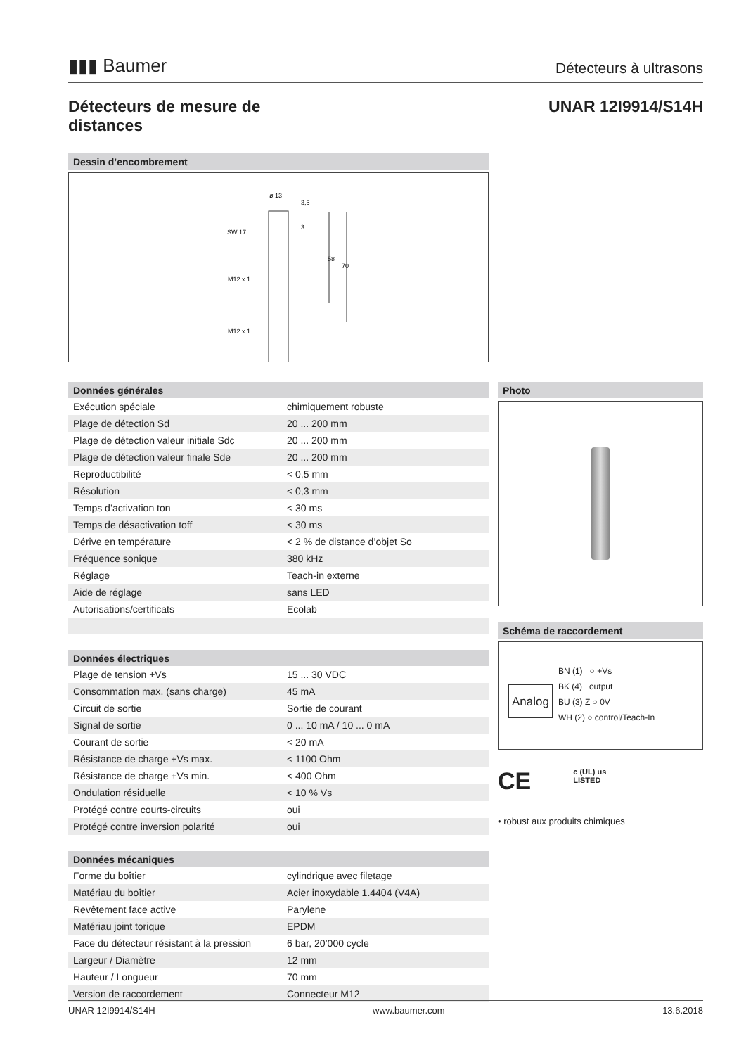▮▮▮ Baumer
Détecteurs à ultrasons
Détecteurs de mesure de
distances
UNAR 12I9914/S14H
Dessin d’encombrement
ø 13
SW 17
M12 x 1
M12 x 1
58
70
3,5
3
Données générales
| Exécution spéciale | chimiquement robuste |
| Plage de détection Sd | 20 ... 200 mm |
| Plage de détection valeur initiale Sdc | 20 ... 200 mm |
| Plage de détection valeur finale Sde | 20 ... 200 mm |
| Reproductibilité | < 0,5 mm |
| Résolution | < 0,3 mm |
| Temps d’activation ton | < 30 ms |
| Temps de désactivation toff | < 30 ms |
| Dérive en température | < 2 % de distance d’objet So |
| Fréquence sonique | 380 kHz |
| Réglage | Teach-in externe |
| Aide de réglage | sans LED |
| Autorisations/certificats | Ecolab |
Données électriques
| Plage de tension +Vs | 15 ... 30 VDC |
| Consommation max. (sans charge) | 45 mA |
| Circuit de sortie | Sortie de courant |
| Signal de sortie | 0 ... 10 mA / 10 ... 0 mA |
| Courant de sortie | < 20 mA |
| Résistance de charge +Vs max. | < 1100 Ohm |
| Résistance de charge +Vs min. | < 400 Ohm |
| Ondulation résiduelle | < 10 % Vs |
| Protégé contre courts-circuits | oui |
| Protégé contre inversion polarité | oui |
Données mécaniques
| Forme du boîtier | cylindrique avec filetage |
| Matériau du boîtier | Acier inoxydable 1.4404 (V4A) |
| Revêtement face active | Parylene |
| Matériau joint torique | EPDM |
| Face du détecteur résistant à la pression | 6 bar, 20’000 cycle |
| Largeur / Diamètre | 12 mm |
| Hauteur / Longueur | 70 mm |
| Version de raccordement | Connecteur M12 |
Photo
Schéma de raccordement
Analog
BN (1) ○ +Vs
BK (4) output
BU (3) Z ○ 0V
WH (2) ○ control/Teach-In
CE c (UL) us
LISTED
• robust aux produits chimiques
UNAR 12I9914/S14H www.baumer.com 13.6.2018